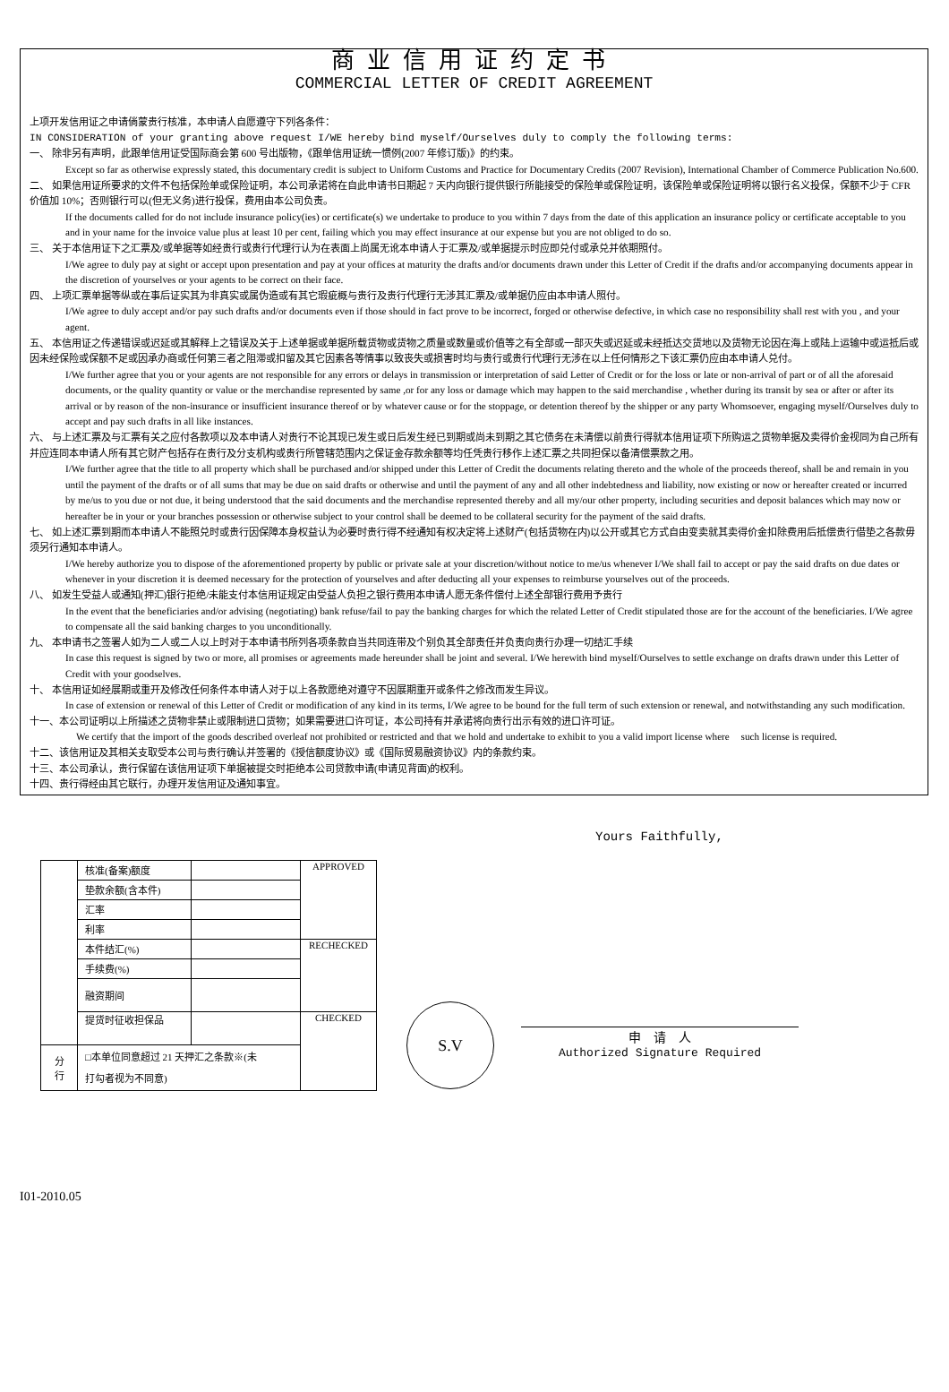商业信用证约定书
COMMERCIAL LETTER OF CREDIT AGREEMENT
上项开发信用证之申请倘蒙贵行核准，本申请人自愿遵守下列各条件：
IN CONSIDERATION of your granting above request I/WE hereby bind myself/Ourselves duly to comply the following terms:
一、 除非另有声明，此跟单信用证受国际商会第 600 号出版物，《跟单信用证统一惯例(2007 年修订版)》的约束。
Except so far as otherwise expressly stated, this documentary credit is subject to Uniform Customs and Practice for Documentary Credits (2007 Revision), International Chamber of Commerce Publication No.600.
二、 如果信用证所要求的文件不包括保险单或保险证明，本公司承诺将在自此申请书日期起 7 天内向银行提供银行所能接受的保险单或保险证明，该保险单或保险证明将以银行名义投保，保额不少于 CFR 价值加 10%；否则银行可以(但无义务)进行投保，费用由本公司负责。
If the documents called for do not include insurance policy(ies) or certificate(s) we undertake to produce to you within 7 days from the date of this application an insurance policy or certificate acceptable to you and in your name for the invoice value plus at least 10 per cent, failing which you may effect insurance at our expense but you are not obliged to do so.
三、 关于本信用证下之汇票及/或单据等如经贵行或贵行代理行认为在表面上尚属无讹本申请人于汇票及/或单据提示时应即兑付或承兑并依期照付。
I/We agree to duly pay at sight or accept upon presentation and pay at your offices at maturity the drafts and/or documents drawn under this Letter of Credit if the drafts and/or accompanying documents appear in the discretion of yourselves or your agents to be correct on their face.
四、 上项汇票单据等纵或在事后证实其为非真实或属伪造或有其它瑕疵概与贵行及贵行代理行无涉其汇票及/或单据仍应由本申请人照付。
I/We agree to duly accept and/or pay such drafts and/or documents even if those should in fact prove to be incorrect, forged or otherwise defective, in which case no responsibility shall rest with you , and your agent.
五、 本信用证之传递错误或迟延或其解释上之错误及关于上述单据或单据所载货物或货物之质量或数量或价值等之有全部或一部灭失或迟延或未经抵达交货地以及货物无论因在海上或陆上运输中或运抵后或因未经保险或保额不足或因承办商或任何第三者之阻滞或扣留及其它因素各等情事以致丧失或损害时均与贵行或贵行代理行无涉在以上任何情形之下该汇票仍应由本申请人兑付。
I/We further agree that you or your agents are not responsible for any errors or delays in transmission or interpretation of said Letter of Credit or for the loss or late or non-arrival of part or of all the aforesaid documents, or the quality quantity or value or the merchandise represented by same ,or for any loss or damage which may happen to the said merchandise , whether during its transit by sea or after or after its arrival or by reason of the non-insurance or insufficient insurance thereof or by whatever cause or for the stoppage, or detention thereof by the shipper or any party Whomsoever, engaging myself/Ourselves duly to accept and pay such drafts in all like instances.
六、 与上述汇票及与汇票有关之应付各款项以及本申请人对贵行不论其现已发生或日后发生经已到期或尚未到期之其它债务在未清偿以前贵行得就本信用证项下所购运之货物单据及卖得价金视同为自己所有并应连同本申请人所有其它财产包括存在贵行及分支机构或贵行所管辖范围内之保证金存款余额等均任凭贵行移作上述汇票之共同担保以备清偿票款之用。
I/We further agree that the title to all property which shall be purchased and/or shipped under this Letter of Credit the documents relating thereto and the whole of the proceeds thereof, shall be and remain in you until the payment of the drafts or of all sums that may be due on said drafts or otherwise and until the payment of any and all other indebtedness and liability, now existing or now or hereafter created or incurred by me/us to you due or not due, it being understood that the said documents and the merchandise represented thereby and all my/our other property, including securities and deposit balances which may now or hereafter be in your or your branches possession or otherwise subject to your control shall be deemed to be collateral security for the payment of the said drafts.
七、 如上述汇票到期而本申请人不能照兑时或贵行因保障本身权益认为必要时贵行得不经通知有权决定将上述财产(包括货物在内)以公开或其它方式自由变卖就其卖得价金扣除费用后抵偿贵行借垫之各款毋须另行通知本申请人。
I/We hereby authorize you to dispose of the aforementioned property by public or private sale at your discretion/without notice to me/us whenever I/We shall fail to accept or pay the said drafts on due dates or whenever in your discretion it is deemed necessary for the protection of yourselves and after deducting all your expenses to reimburse yourselves out of the proceeds.
八、 如发生受益人或通知(押汇)银行拒绝/未能支付本信用证规定由受益人负担之银行费用本申请人愿无条件偿付上述全部银行费用予贵行
In the event that the beneficiaries and/or advising (negotiating) bank refuse/fail to pay the banking charges for which the related Letter of Credit stipulated those are for the account of the beneficiaries. I/We agree to compensate all the said banking charges to you unconditionally.
九、 本申请书之签署人如为二人或二人以上时对于本申请书所列各项条款自当共同连带及个别负其全部责任并负责向贵行办理一切结汇手续
In case this request is signed by two or more, all promises or agreements made hereunder shall be joint and several. I/We herewith bind myself/Ourselves to settle exchange on drafts drawn under this Letter of Credit with your goodselves.
十、 本信用证如经展期或重开及修改任何条件本申请人对于以上各款愿绝对遵守不因展期重开或条件之修改而发生异议。
In case of extension or renewal of this Letter of Credit or modification of any kind in its terms, I/We agree to be bound for the full term of such extension or renewal, and notwithstanding any such modification.
十一、本公司证明以上所描述之货物非禁止或限制进口货物；如果需要进口许可证，本公司持有并承诺将向贵行出示有效的进口许可证。
We certify that the import of the goods described overleaf not prohibited or restricted and that we hold and undertake to exhibit to you a valid import license where such license is required.
十二、该信用证及其相关支取受本公司与贵行确认并签署的《授信额度协议》或《国际贸易融资协议》内的条款约束。
十三、本公司承认，贵行保留在该信用证项下单据被提交时拒绝本公司贷款申请(申请见背面)的权利。
十四、贵行得经由其它联行，办理开发信用证及通知事宜。
Yours Faithfully,
| | 核准(备案)额度 | | APPROVED |
| | 垫款余额(含本件) | | |
| | 汇率 | | |
| | 利率 | | |
| | 本件结汇(%) | | RECHECKED |
| | 手续费(%) | | |
| | 融资期间 | | |
| | 提货时征收担保品 | | CHECKED |
| 分 行 | □本单位同意超过 21 天押汇之条款※(未 打勾者视为不同意) | | |
S.V
申　请　人
Authorized Signature Required
I01-2010.05